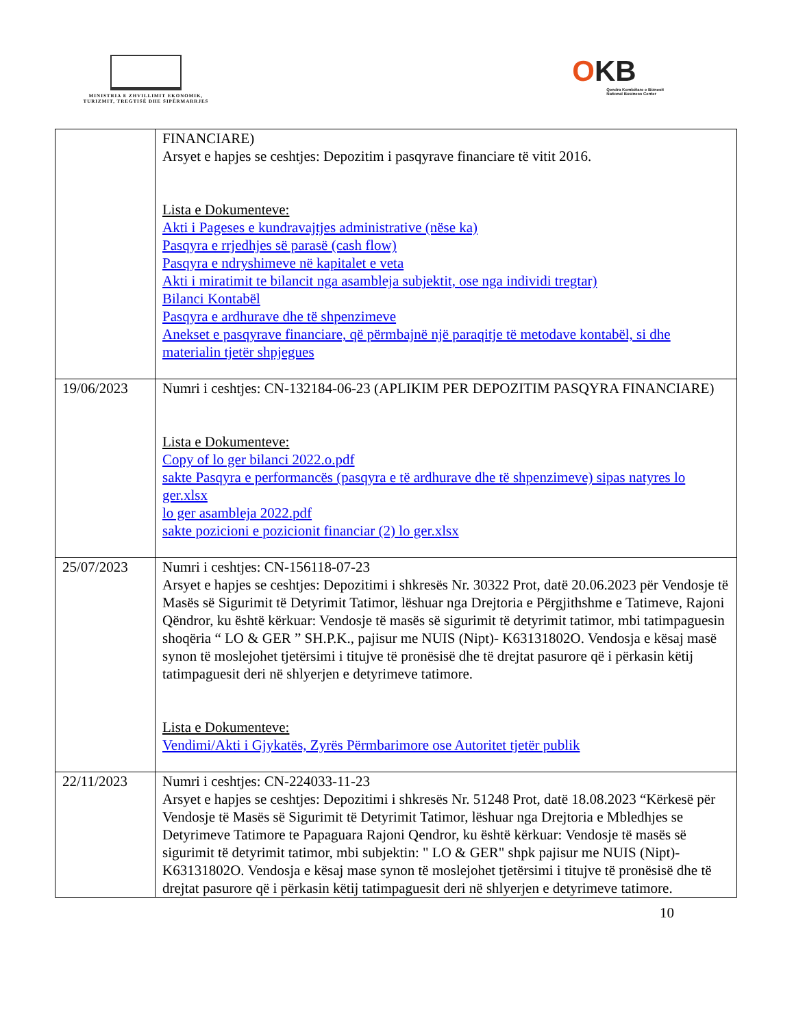MINISTRIA E ZHVILLIMIT EKONOMIK, TURIZMIT, TREGTISË DHE SIPËRMARRJES
OKB
Qendra Kombëtare e Biznesit
National Business Center
| | FINANCIARE) Arsyet e hapjes se ceshtjes: Depozitim i pasqyrave financiare të vitit 2016. Lista e Dokumenteve: Akti i Pageses e kundravajtjes administrative (nëse ka) Pasqyra e rrjedhjes së parasë (cash flow) Pasqyra e ndryshimeve në kapitalet e veta Akti i miratimit te bilancit nga asambleja subjektit, ose nga individi tregtar) Bilanci Kontabël Pasqyra e ardhurave dhe të shpenzimeve Anekset e pasqyrave financiare, që përmbajnë një paraqitje të metodave kontabël, si dhe materialin tjetër shpjegues |
| 19/06/2023 | Numri i ceshtjes: CN-132184-06-23 (APLIKIM PER DEPOZITIM PASQYRA FINANCIARE) Lista e Dokumenteve: Copy of lo ger bilanci 2022.o.pdf sakte Pasqyra e performancës (pasqyra e të ardhurave dhe të shpenzimeve) sipas natyres lo ger.xlsx lo ger asambleja 2022.pdf sakte pozicioni e pozicionit financiar (2) lo ger.xlsx |
| 25/07/2023 | Numri i ceshtjes: CN-156118-07-23 Arsyet e hapjes se ceshtjes: Depozitimi i shkresës Nr. 30322 Prot, datë 20.06.2023 për Vendosje të Masës së Sigurimit të Detyrimit Tatimor, lëshuar nga Drejtoria e Përgjithshme e Tatimeve, Rajoni Qëndror, ku është kërkuar: Vendosje të masës së sigurimit të detyrimit tatimor, mbi tatimpaguesin shoqëria “ LO & GER ” SH.P.K., pajisur me NUIS (Nipt)- K63131802O. Vendosja e kësaj masë synon të moslejohet tjetërsimi i titujve të pronësisë dhe të drejtat pasurore që i përkasin këtij tatimpaguesit deri në shlyerjen e detyrimeve tatimore. Lista e Dokumenteve: Vendimi/Akti i Gjykatës, Zyrës Përmbarimore ose Autoritet tjetër publik |
| 22/11/2023 | Numri i ceshtjes: CN-224033-11-23 Arsyet e hapjes se ceshtjes: Depozitimi i shkresës Nr. 51248 Prot, datë 18.08.2023 “Kërkesë për Vendosje të Masës së Sigurimit të Detyrimit Tatimor, lëshuar nga Drejtoria e Mbledhjes se Detyrimeve Tatimore te Papaguara Rajoni Qendror, ku është kërkuar: Vendosje të masës së sigurimit të detyrimit tatimor, mbi subjektin: " LO & GER" shpk pajisur me NUIS (Nipt)- K63131802O. Vendosja e kësaj mase synon të moslejohet tjetërsimi i titujve të pronësisë dhe të drejtat pasurore që i përkasin këtij tatimpaguesit deri në shlyerjen e detyrimeve tatimore. |
10